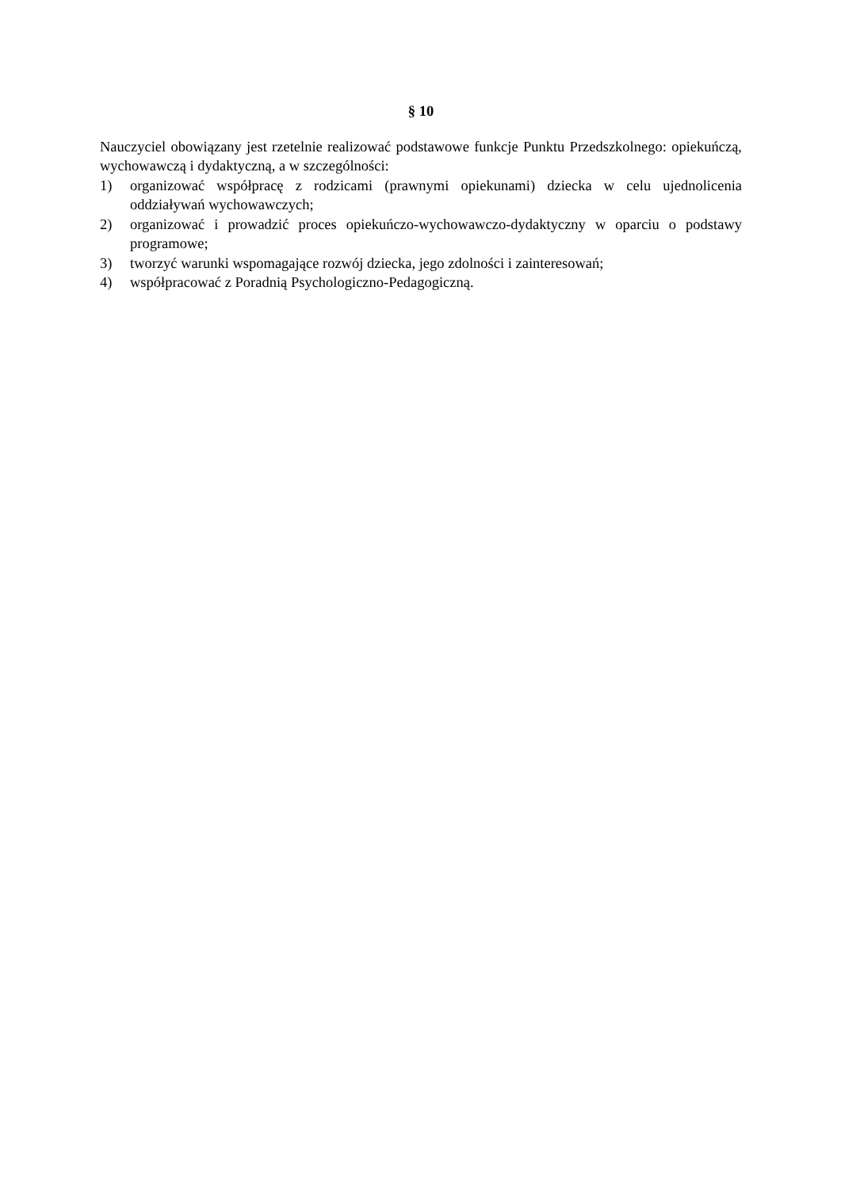§ 10
Nauczyciel obowiązany jest rzetelnie realizować podstawowe funkcje Punktu Przedszkolnego: opiekuńczą, wychowawczą i dydaktyczną, a w szczególności:
1) organizować współpracę z rodzicami (prawnymi opiekunami) dziecka w celu ujednolicenia oddziaływań wychowawczych;
2) organizować i prowadzić proces opiekuńczo-wychowawczo-dydaktyczny w oparciu o podstawy programowe;
3) tworzyć warunki wspomagające rozwój dziecka, jego zdolności i zainteresowań;
4) współpracować z Poradnią Psychologiczno-Pedagogiczną.